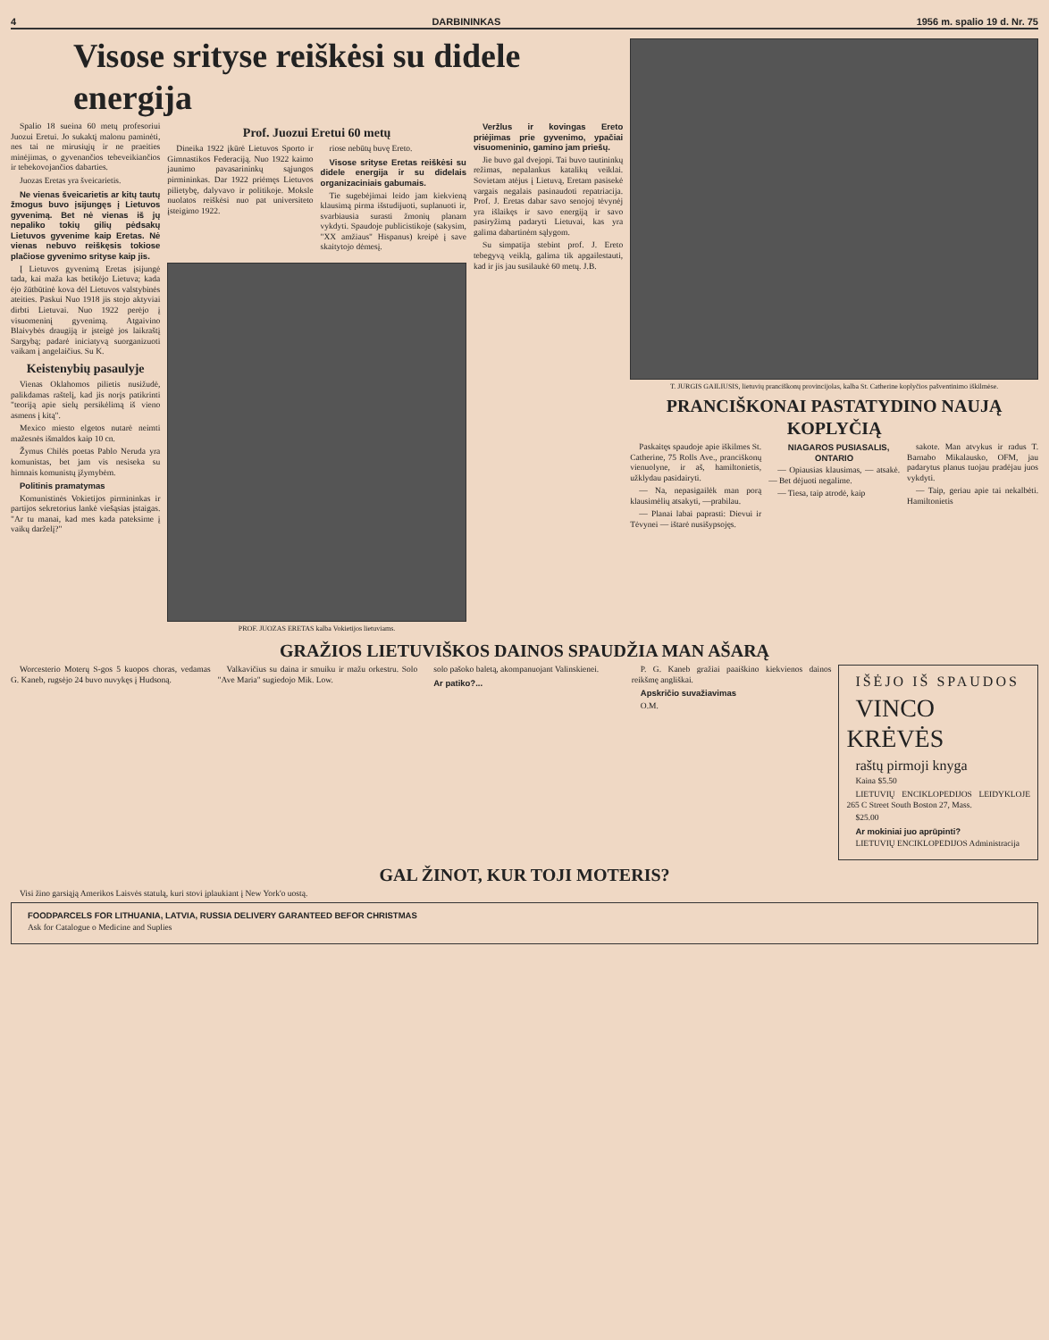4 DARBININKAS 1956 m. spalio 19 d. Nr. 75
Visose srityse reiškėsi su didele energija
Spalio 18 sueina 60 metų profesoriui Juozui Eretui. Jo sukaktį malonu paminėti, nes tai ne mirusiųjų ir ne praeities minėjimas, o gyvenančios tebeveikiančios ir tebekovojančios dabarties.
Juozas Eretas yra šveicarietis.
Ne vienas šveicarietis ar kitų tautų žmogus buvo įsijungęs į Lietuvos gyvenimą. Bet nė vienas iš jų nepaliko tokių gilių pėdsakų Lietuvos gyvenime kaip Eretas. Nė vienas nebuvo reiškęsis tokiose plačiose gyvenimo srityse kaip jis.
Į Lietuvos gyvenimą Eretas įsijungė tada, kai maža kas betikėjo Lietuva; kada ėjo žūtbūtinė kova dėl Lietuvos valstybinės ateities. Paskui Nuo 1918 jis stojo aktyviai dirbti Lietuvai. Nuo 1922 perėjo į visuomeninį gyvenimą. Atgaivino Blaivybės draugiją ir įsteigė jos laikraštį Sargybą; padarė iniciatyvą suorganizuoti vaikam į angelaičius. Su K.
Keistenybių pasaulyje
Vienas Oklahomos pilietis nusižudė, palikdamas raštelį, kad jis norįs patikrinti "teoriją apie sielų persikėlimą iš vieno asmens į kitą".
Mexico miesto elgetos nutarė neimti mažesnės išmaldos kaip 10 cn.
Žymus Chilės poetas Pablo Neruda yra komunistas, bet jam vis nesiseka su himnais komunistų įžymybėm.
Politinis pramatymas
Komunistinės Vokietijos pirmininkas ir partijos sekretorius lankė viešąsias įstaigas. "Ar tu manai, kad mes kada pateksime į vaikų darželį?"
Prof. Juozui Eretui 60 metų
Dineika 1922 įkūrė Lietuvos Sporto ir Gimnastikos Federaciją. Nuo 1922 kaimo jaunimo pavasarininkų sąjungos pirmininkas. Dar 1922 priėmęs Lietuvos pilietybę, dalyvavo ir politikoje. Moksle nuolatos reiškėsi nuo pat universiteto įsteigimo 1922.
riose nebūtų buvę Ereto.
Visose srityse Eretas reiškėsi su didele energija ir su didelais organizaciniais gabumais.
Tie sugebėjimai leido jam kiekvieną klausimą pirma išstudijuoti, suplanuoti ir, svarbiausia surasti žmonių planam vykdyti. Spaudoje publicistikoje (sakysim, "XX amžiaus" Hispanus) kreipė į save skaitytojo dėmesį.
PROF. JUOZAS ERETAS kalba Vokietijos lietuviams.
Veržlus ir kovingas Ereto priėjimas prie gyvenimo, ypačiai visuomeninio, gamino jam priešų.
Jie buvo gal dvejopi. Tai buvo tautininkų režimas, nepalankus katalikų veiklai. Sovietam atėjus į Lietuvą, Eretam pasisekė vargais negalais pasinaudoti repatriacija. Prof. J. Eretas dabar savo senojoj tėvynėj yra išlaikęs ir savo energiją ir savo pasiryžimą padaryti Lietuvai, kas yra galima dabartinėm sąlygom.
Su simpatija stebint prof. J. Ereto tebegyvą veiklą, galima tik apgailestauti, kad ir jis jau susilaukė 60 metų. J.B.
T. JURGIS GAILIUSIS, lietuvių pranciškonų provincijolas, kalba St. Catherine koplyčios pašventinimo iškilmėse.
PRANCIŠKONAI PASTATYDINO NAUJĄ KOPLYČIĄ
Paskaitęs spaudoje apie iškilmes St. Catherine, 75 Rolls Ave., pranciškonų vienuolyne, ir aš, hamiltonietis, užklydau pasidairyti.
— Na, nepasigailėk man porą klausimėlių atsakyti, —prabilau.
— Planai labai paprasti: Dievui ir Tėvynei — ištarė nusišypsojęs.
NIAGAROS PUSIASALIS, ONTARIO
— Opiausias klausimas, — atsakė. — Bet dėjuoti negalime.
— Tiesa, taip atrodė, kaip
sakote. Man atvykus ir radus T. Barnabo Mikalausko, OFM, jau padarytus planus tuojau pradėjau juos vykdyti.
— Taip, geriau apie tai nekalbėti. Hamiltonietis
GRAŽIOS LIETUVIŠKOS DAINOS SPAUDŽIA MAN AŠARĄ
Worcesterio Moterų S-gos 5 kuopos choras, vedamas G. Kaneb, rugsėjo 24 buvo nuvykęs į Hudsoną.
Valkavičius su daina ir smuiku ir mažu orkestru. Solo "Ave Maria" sugiedojo Mik. Low.
solo pašoko baletą, akompanuojant Valinskienei.
Ar patiko?...
P. G. Kaneb gražiai paaiškino kiekvienos dainos reikšmę angliškai.
Apskričio suvažiavimas
O.M.
IŠĖJO IŠ SPAUDOS
VINCO KRĖVĖS
raštų pirmoji knyga
Kaina $5.50
LIETUVIŲ ENCIKLOPEDIJOS LEIDYKLOJE 265 C Street South Boston 27, Mass.
$25.00
Ar mokiniai juo aprūpinti?
LIETUVIŲ ENCIKLOPEDIJOS Administracija
GAL ŽINOT, KUR TOJI MOTERIS?
Visi žino garsiąją Amerikos Laisvės statulą, kuri stovi įplaukiant į New York'o uostą.
FOODPARCELS FOR LITHUANIA, LATVIA, RUSSIA DELIVERY GARANTEED BEFOR CHRISTMAS
Ask for Catalogue o Medicine and Suplies